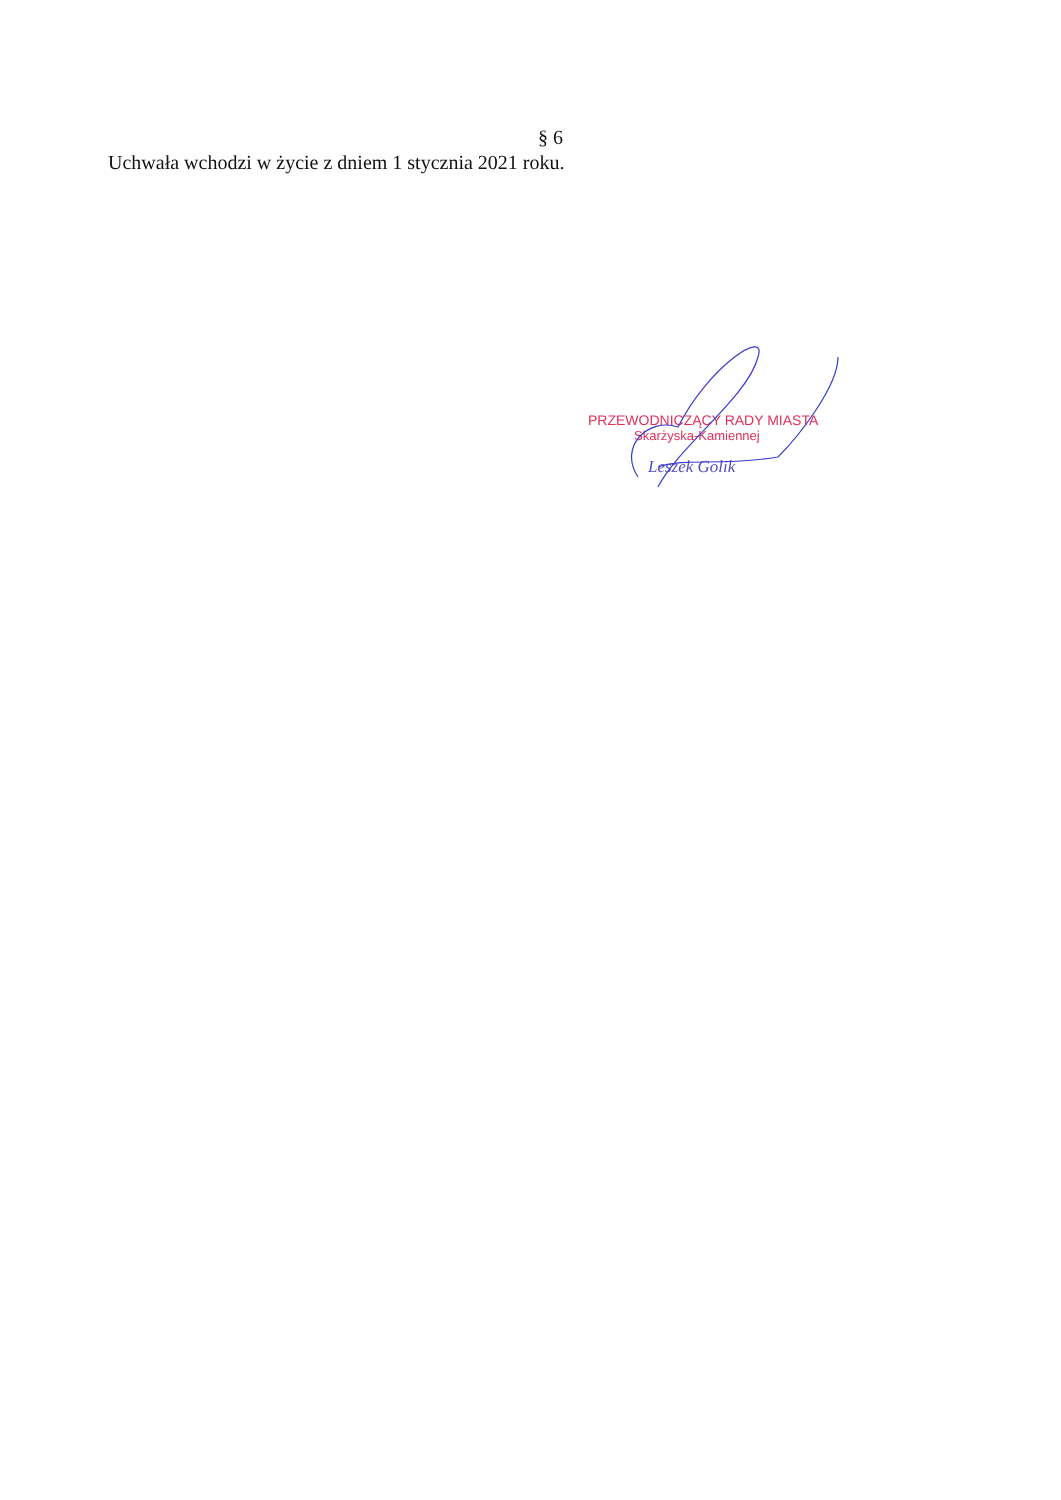§ 6
Uchwała wchodzi w życie z dniem 1 stycznia 2021 roku.
PRZEWODNICZĄCY RADY MIASTA
Skarżyska-Kamiennej
Leszek Golik